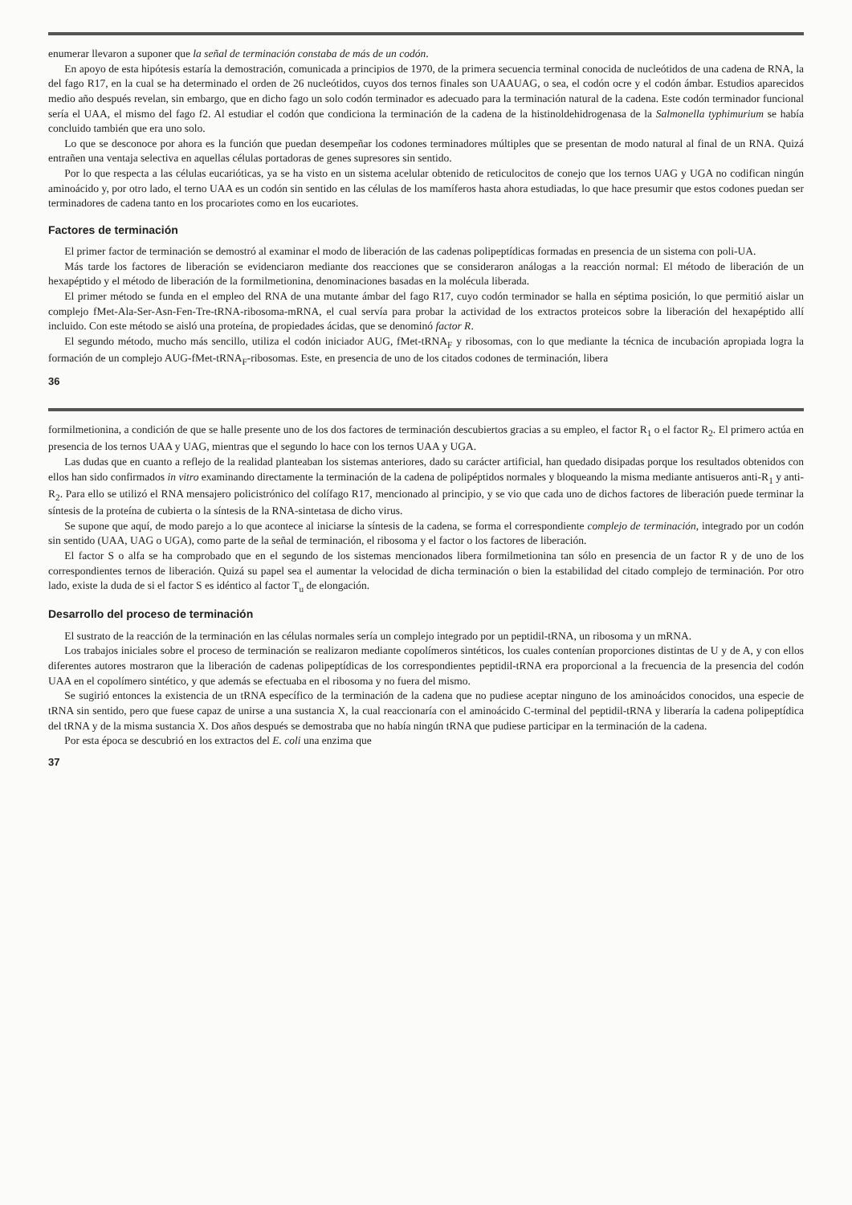enumerar llevaron a suponer que la señal de terminación constaba de más de un codón.
En apoyo de esta hipótesis estaría la demostración, comunicada a principios de 1970, de la primera secuencia terminal conocida de nucleótidos de una cadena de RNA, la del fago R17, en la cual se ha determinado el orden de 26 nucleótidos, cuyos dos ternos finales son UAAUAG, o sea, el codón ocre y el codón ámbar. Estudios aparecidos medio año después revelan, sin embargo, que en dicho fago un solo codón terminador es adecuado para la terminación natural de la cadena. Este codón terminador funcional sería el UAA, el mismo del fago f2. Al estudiar el codón que condiciona la terminación de la cadena de la histinoldehidrogenasa de la Salmonella typhimurium se había concluido también que era uno solo.
Lo que se desconoce por ahora es la función que puedan desempeñar los codones terminadores múltiples que se presentan de modo natural al final de un RNA. Quizá entrañen una ventaja selectiva en aquellas células portadoras de genes supresores sin sentido.
Por lo que respecta a las células eucarióticas, ya se ha visto en un sistema acelular obtenido de reticulocitos de conejo que los ternos UAG y UGA no codifican ningún aminoácido y, por otro lado, el terno UAA es un codón sin sentido en las células de los mamíferos hasta ahora estudiadas, lo que hace presumir que estos codones puedan ser terminadores de cadena tanto en los procariotes como en los eucariotes.
Factores de terminación
El primer factor de terminación se demostró al examinar el modo de liberación de las cadenas polipeptídicas formadas en presencia de un sistema con poli-UA.
Más tarde los factores de liberación se evidenciaron mediante dos reacciones que se consideraron análogas a la reacción normal: El método de liberación de un hexapéptido y el método de liberación de la formilmetionina, denominaciones basadas en la molécula liberada.
El primer método se funda en el empleo del RNA de una mutante ámbar del fago R17, cuyo codón terminador se halla en séptima posición, lo que permitió aislar un complejo fMet-Ala-Ser-Asn-Fen-Tre-tRNA-ribosoma-mRNA, el cual servía para probar la actividad de los extractos proteicos sobre la liberación del hexapéptido allí incluido. Con este método se aisló una proteína, de propiedades ácidas, que se denominó factor R.
El segundo método, mucho más sencillo, utiliza el codón iniciador AUG, fMet-tRNA<sub>F</sub> y ribosomas, con lo que mediante la técnica de incubación apropiada logra la formación de un complejo AUG-fMet-tRNA<sub>F</sub>-ribosomas. Este, en presencia de uno de los citados codones de terminación, libera
36
formilmetionina, a condición de que se halle presente uno de los dos factores de terminación descubiertos gracias a su empleo, el factor R<sub>1</sub> o el factor R<sub>2</sub>. El primero actúa en presencia de los ternos UAA y UAG, mientras que el segundo lo hace con los ternos UAA y UGA.
Las dudas que en cuanto a reflejo de la realidad planteaban los sistemas anteriores, dado su carácter artificial, han quedado disipadas porque los resultados obtenidos con ellos han sido confirmados in vitro examinando directamente la terminación de la cadena de polipéptidos normales y bloqueando la misma mediante antisueros anti-R<sub>1</sub> y anti-R<sub>2</sub>. Para ello se utilizó el RNA mensajero policistrónico del colífago R17, mencionado al principio, y se vio que cada uno de dichos factores de liberación puede terminar la síntesis de la proteína de cubierta o la síntesis de la RNA-sintetasa de dicho virus.
Se supone que aquí, de modo parejo a lo que acontece al iniciarse la síntesis de la cadena, se forma el correspondiente complejo de terminación, integrado por un codón sin sentido (UAA, UAG o UGA), como parte de la señal de terminación, el ribosoma y el factor o los factores de liberación.
El factor S o alfa se ha comprobado que en el segundo de los sistemas mencionados libera formilmetionina tan sólo en presencia de un factor R y de uno de los correspondientes ternos de liberación. Quizá su papel sea el aumentar la velocidad de dicha terminación o bien la estabilidad del citado complejo de terminación. Por otro lado, existe la duda de si el factor S es idéntico al factor T<sub>u</sub> de elongación.
Desarrollo del proceso de terminación
El sustrato de la reacción de la terminación en las células normales sería un complejo integrado por un peptidil-tRNA, un ribosoma y un mRNA.
Los trabajos iniciales sobre el proceso de terminación se realizaron mediante copolímeros sintéticos, los cuales contenían proporciones distintas de U y de A, y con ellos diferentes autores mostraron que la liberación de cadenas polipeptídicas de los correspondientes peptidil-tRNA era proporcional a la frecuencia de la presencia del codón UAA en el copolímero sintético, y que además se efectuaba en el ribosoma y no fuera del mismo.
Se sugirió entonces la existencia de un tRNA específico de la terminación de la cadena que no pudiese aceptar ninguno de los aminoácidos conocidos, una especie de tRNA sin sentido, pero que fuese capaz de unirse a una sustancia X, la cual reaccionaría con el aminoácido C-terminal del peptidil-tRNA y liberaría la cadena polipeptídica del tRNA y de la misma sustancia X. Dos años después se demostraba que no había ningún tRNA que pudiese participar en la terminación de la cadena.
Por esta época se descubrió en los extractos del E. coli una enzima que
37